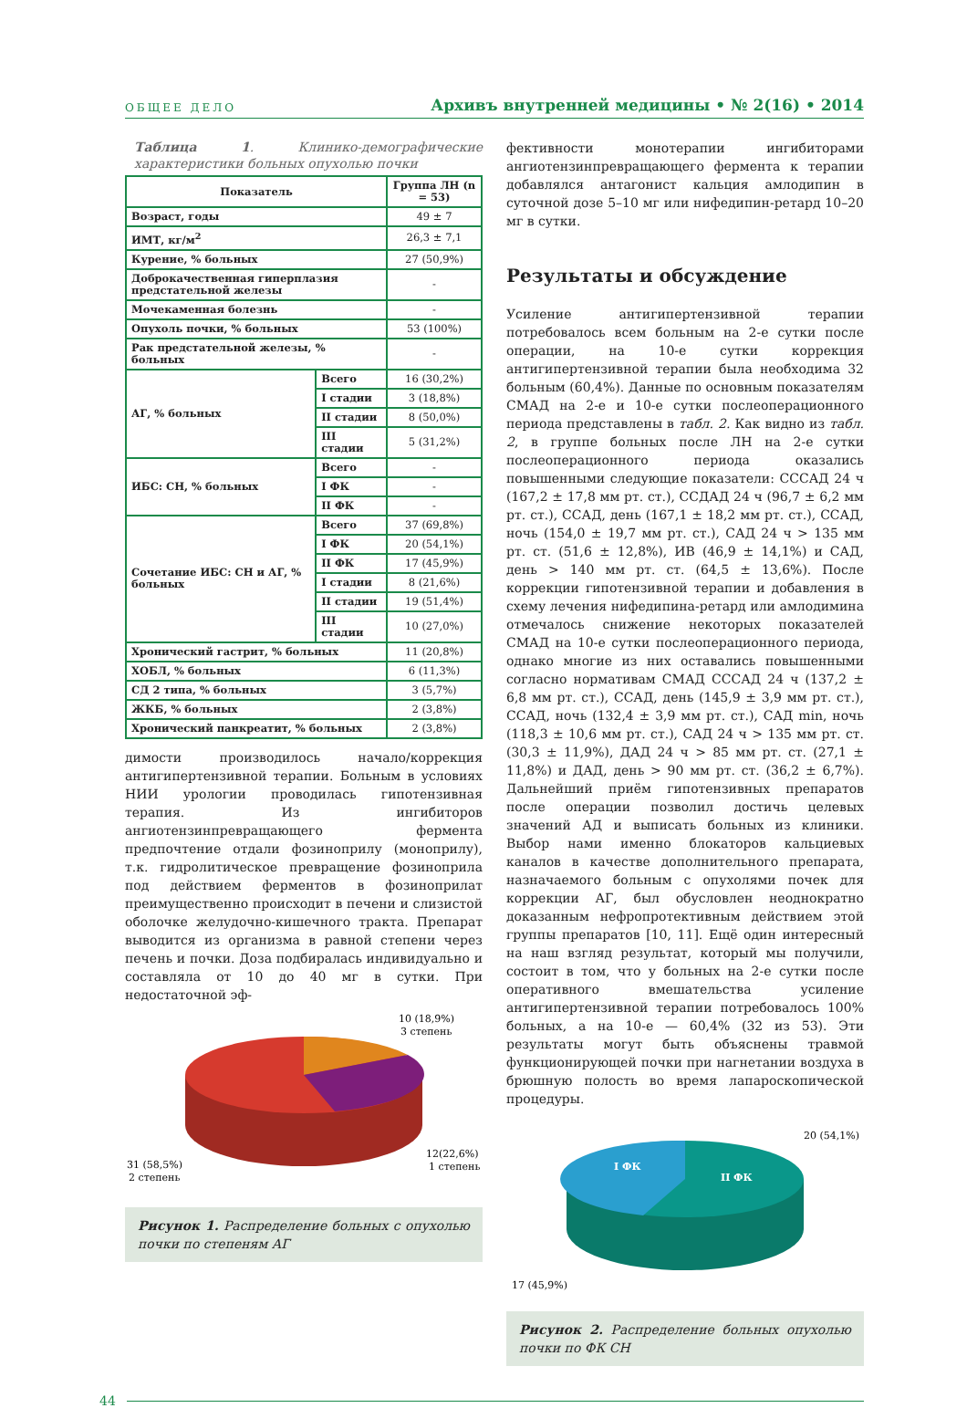ОБЩЕЕ ДЕЛО
Архивъ внутренней медицины • № 2(16) • 2014
Таблица 1. Клинико-демографические характеристики больных опухолью почки
| Показатель | | Группа ЛН (n = 53) |
| --- | --- | --- |
| Возраст, годы | | 49 ± 7 |
| ИМТ, кг/м<sup>2</sup> | | 26,3 ± 7,1 |
| Курение, % больных | | 27 (50,9%) |
| Доброкачественная гиперплазия предстательной железы | | - |
| Мочекаменная болезнь | | - |
| Опухоль почки, % больных | | 53 (100%) |
| Рак предстательной железы, % больных | | - |
| АГ, % больных | Всего | 16 (30,2%) |
| | I стадии | 3 (18,8%) |
| | II стадии | 8 (50,0%) |
| | III стадии | 5 (31,2%) |
| ИБС: СН, % больных | Всего | - |
| | I ФК | - |
| | II ФК | - |
| Сочетание ИБС: СН и АГ, % больных | Всего | 37 (69,8%) |
| | I ФК | 20 (54,1%) |
| | II ФК | 17 (45,9%) |
| | I стадии | 8 (21,6%) |
| | II стадии | 19 (51,4%) |
| | III стадии | 10 (27,0%) |
| Хронический гастрит, % больных | | 11 (20,8%) |
| ХОБЛ, % больных | | 6 (11,3%) |
| СД 2 типа, % больных | | 3 (5,7%) |
| ЖКБ, % больных | | 2 (3,8%) |
| Хронический панкреатит, % больных | | 2 (3,8%) |
димости производилось начало/коррекция антигипертензивной терапии. Больным в условиях НИИ урологии проводилась гипотензивная терапия. Из ингибиторов ангиотензинпревращающего фермента предпочтение отдали фозиноприлу (моноприлу), т.к. гидролитическое превращение фозиноприла под действием ферментов в фозиноприлат преимущественно происходит в печени и слизистой оболочке желудочно-кишечного тракта. Препарат выводится из организма в равной степени через печень и почки. Доза подбиралась индивидуально и составляла от 10 до 40 мг в сутки. При недостаточной эф-
10 (18,9%)
3 степень
12(22,6%)
1 степень
31 (58,5%)
2 степень
Рисунок 1. Распределение больных с опухолью почки по степеням АГ
фективности монотерапии ингибиторами ангиотензинпревращающего фермента к терапии добавлялся антагонист кальция амлодипин в суточной дозе 5–10 мг или нифедипин-ретард 10–20 мг в сутки.
Результаты и обсуждение
Усиление антигипертензивной терапии потребовалось всем больным на 2-е сутки после операции, на 10-е сутки коррекция антигипертензивной терапии была необходима 32 больным (60,4%). Данные по основным показателям СМАД на 2-е и 10-е сутки послеоперационного периода представлены в табл. 2. Как видно из табл. 2, в группе больных после ЛН на 2-е сутки послеоперационного периода оказались повышенными следующие показатели: СССАД 24 ч (167,2 ± 17,8 мм рт. ст.), ССДАД 24 ч (96,7 ± 6,2 мм рт. ст.), ССАД, день (167,1 ± 18,2 мм рт. ст.), ССАД, ночь (154,0 ± 19,7 мм рт. ст.), САД 24 ч > 135 мм рт. ст. (51,6 ± 12,8%), ИВ (46,9 ± 14,1%) и САД, день > 140 мм рт. ст. (64,5 ± 13,6%). После коррекции гипотензивной терапии и добавления в схему лечения нифедипина-ретард или амлодимина отмечалось снижение некоторых показателей СМАД на 10-е сутки послеоперационного периода, однако многие из них оставались повышенными согласно нормативам СМАД СССАД 24 ч (137,2 ± 6,8 мм рт. ст.), ССАД, день (145,9 ± 3,9 мм рт. ст.), ССАД, ночь (132,4 ± 3,9 мм рт. ст.), САД min, ночь (118,3 ± 10,6 мм рт. ст.), САД 24 ч > 135 мм рт. ст. (30,3 ± 11,9%), ДАД 24 ч > 85 мм рт. ст. (27,1 ± 11,8%) и ДАД, день > 90 мм рт. ст. (36,2 ± 6,7%). Дальнейший приём гипотензивных препаратов после операции позволил достичь целевых значений АД и выписать больных из клиники. Выбор нами именно блокаторов кальциевых каналов в качестве дополнительного препарата, назначаемого больным с опухолями почек для коррекции АГ, был обусловлен неоднократно доказанным нефропротективным действием этой группы препаратов [10, 11]. Ещё один интересный на наш взгляд результат, который мы получили, состоит в том, что у больных на 2-е сутки после оперативного вмешательства усиление антигипертензивной терапии потребовалось 100% больных, а на 10-е — 60,4% (32 из 53). Эти результаты могут быть объяснены травмой функционирующей почки при нагнетании воздуха в брюшную полость во время лапароскопической процедуры.
I ФК
II ФК
20 (54,1%)
17 (45,9%)
Рисунок 2. Распределение больных опухолью почки по ФК СН
44